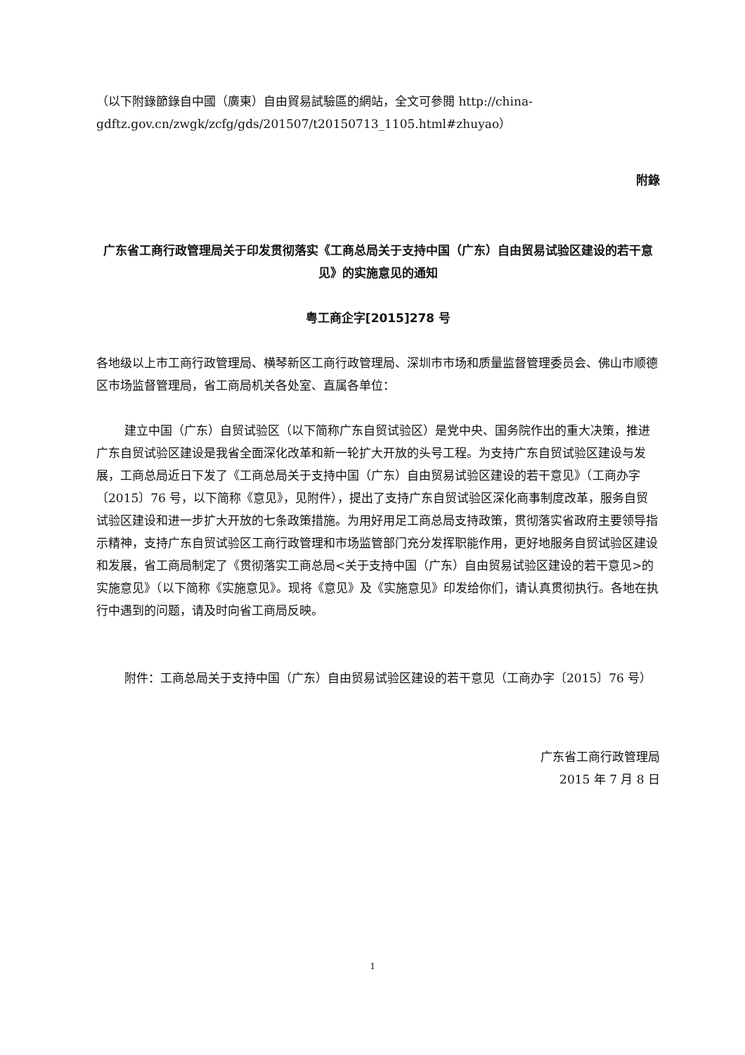（以下附錄節錄自中國（廣東）自由貿易試驗區的網站，全文可參閱 http://china-gdftz.gov.cn/zwgk/zcfg/gds/201507/t20150713_1105.html#zhuyao）
附錄
广东省工商行政管理局关于印发贯彻落实《工商总局关于支持中国（广东）自由贸易试验区建设的若干意见》的实施意见的通知
粤工商企字[2015]278 号
各地级以上市工商行政管理局、横琴新区工商行政管理局、深圳市市场和质量监督管理委员会、佛山市顺德区市场监督管理局，省工商局机关各处室、直属各单位：
建立中国（广东）自贸试验区（以下简称广东自贸试验区）是党中央、国务院作出的重大决策，推进广东自贸试验区建设是我省全面深化改革和新一轮扩大开放的头号工程。为支持广东自贸试验区建设与发展，工商总局近日下发了《工商总局关于支持中国（广东）自由贸易试验区建设的若干意见》（工商办字〔2015〕76 号，以下简称《意见》，见附件），提出了支持广东自贸试验区深化商事制度改革，服务自贸试验区建设和进一步扩大开放的七条政策措施。为用好用足工商总局支持政策，贯彻落实省政府主要领导指示精神，支持广东自贸试验区工商行政管理和市场监管部门充分发挥职能作用，更好地服务自贸试验区建设和发展，省工商局制定了《贯彻落实工商总局<关于支持中国（广东）自由贸易试验区建设的若干意见>的实施意见》（以下简称《实施意见》。现将《意见》及《实施意见》印发给你们，请认真贯彻执行。各地在执行中遇到的问题，请及时向省工商局反映。
附件：工商总局关于支持中国（广东）自由贸易试验区建设的若干意见（工商办字〔2015〕76 号）
广东省工商行政管理局
2015 年 7 月 8 日
1